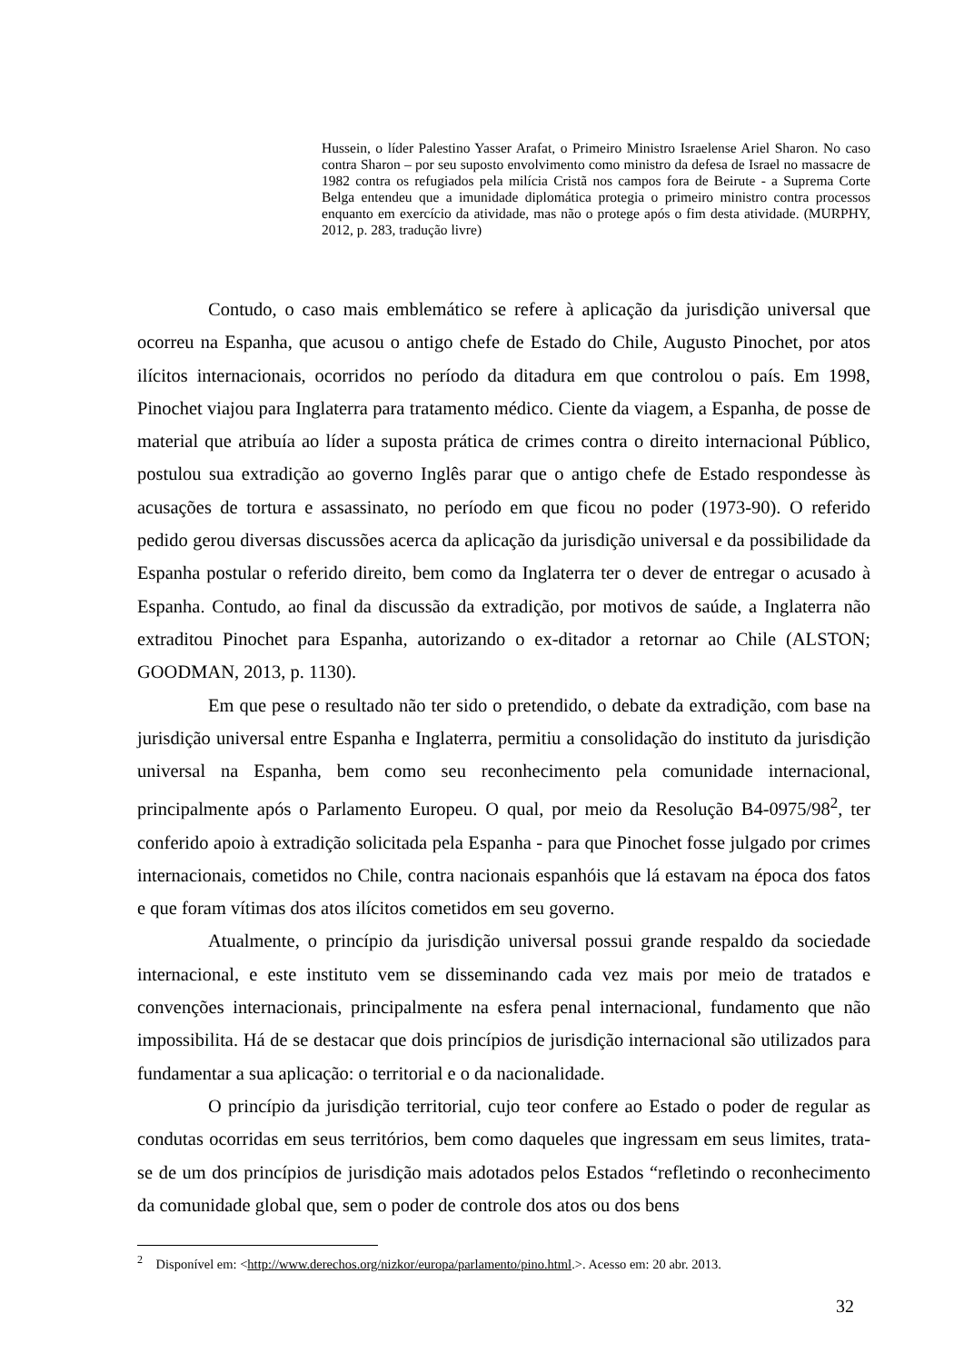Hussein, o líder Palestino Yasser Arafat, o Primeiro Ministro Israelense Ariel Sharon. No caso contra Sharon – por seu suposto envolvimento como ministro da defesa de Israel no massacre de 1982 contra os refugiados pela milícia Cristã nos campos fora de Beirute - a Suprema Corte Belga entendeu que a imunidade diplomática protegia o primeiro ministro contra processos enquanto em exercício da atividade, mas não o protege após o fim desta atividade. (MURPHY, 2012, p. 283, tradução livre)
Contudo, o caso mais emblemático se refere à aplicação da jurisdição universal que ocorreu na Espanha, que acusou o antigo chefe de Estado do Chile, Augusto Pinochet, por atos ilícitos internacionais, ocorridos no período da ditadura em que controlou o país. Em 1998, Pinochet viajou para Inglaterra para tratamento médico. Ciente da viagem, a Espanha, de posse de material que atribuía ao líder a suposta prática de crimes contra o direito internacional Público, postulou sua extradição ao governo Inglês parar que o antigo chefe de Estado respondesse às acusações de tortura e assassinato, no período em que ficou no poder (1973-90). O referido pedido gerou diversas discussões acerca da aplicação da jurisdição universal e da possibilidade da Espanha postular o referido direito, bem como da Inglaterra ter o dever de entregar o acusado à Espanha. Contudo, ao final da discussão da extradição, por motivos de saúde, a Inglaterra não extraditou Pinochet para Espanha, autorizando o ex-ditador a retornar ao Chile (ALSTON; GOODMAN, 2013, p. 1130).
Em que pese o resultado não ter sido o pretendido, o debate da extradição, com base na jurisdição universal entre Espanha e Inglaterra, permitiu a consolidação do instituto da jurisdição universal na Espanha, bem como seu reconhecimento pela comunidade internacional, principalmente após o Parlamento Europeu. O qual, por meio da Resolução B4-0975/98<sup>2</sup>, ter conferido apoio à extradição solicitada pela Espanha - para que Pinochet fosse julgado por crimes internacionais, cometidos no Chile, contra nacionais espanhóis que lá estavam na época dos fatos e que foram vítimas dos atos ilícitos cometidos em seu governo.
Atualmente, o princípio da jurisdição universal possui grande respaldo da sociedade internacional, e este instituto vem se disseminando cada vez mais por meio de tratados e convenções internacionais, principalmente na esfera penal internacional, fundamento que não impossibilita. Há de se destacar que dois princípios de jurisdição internacional são utilizados para fundamentar a sua aplicação: o territorial e o da nacionalidade.
O princípio da jurisdição territorial, cujo teor confere ao Estado o poder de regular as condutas ocorridas em seus territórios, bem como daqueles que ingressam em seus limites, trata-se de um dos princípios de jurisdição mais adotados pelos Estados “refletindo o reconhecimento da comunidade global que, sem o poder de controle dos atos ou dos bens
<sup>2</sup> Disponível em: <http://www.derechos.org/nizkor/europa/parlamento/pino.html.>. Acesso em: 20 abr. 2013.
32